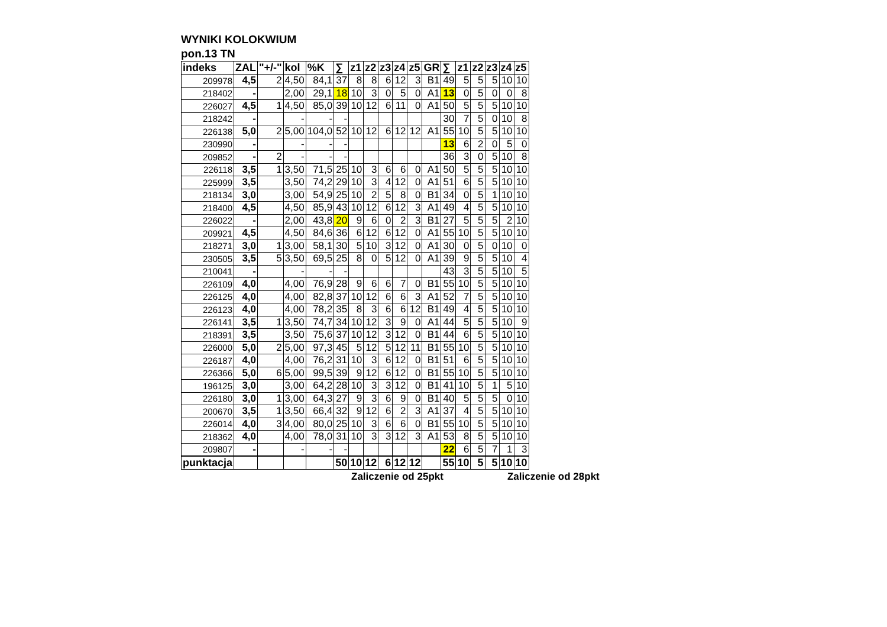WYNIKI KOLOKWIUM
pon.13 TN
| indeks | ZAL | "+/-" | kol | %K | ∑ | z1 | z2 | z3 | z4 | z5 | GR | ∑ | z1 | z2 | z3 | z4 | z5 |
| --- | --- | --- | --- | --- | --- | --- | --- | --- | --- | --- | --- | --- | --- | --- | --- | --- | --- |
| 209978 | 4,5 | 2 | 4,50 | 84,1 | 37 | 8 | 8 | 6 | 12 | 3 | B1 | 49 | 5 | 5 | 5 | 10 | 10 |
| 218402 | - | | 2,00 | 29,1 | 18 | 10 | 3 | 0 | 5 | 0 | A1 | 13 | 0 | 5 | 0 | 0 | 8 |
| 226027 | 4,5 | 1 | 4,50 | 85,0 | 39 | 10 | 12 | 6 | 11 | 0 | A1 | 50 | 5 | 5 | 5 | 10 | 10 |
| 218242 | - | | - | - | - | | | | | | | 30 | 7 | 5 | 0 | 10 | 8 |
| 226138 | 5,0 | 2 | 5,00 | 104,0 | 52 | 10 | 12 | 6 | 12 | 12 | A1 | 55 | 10 | 5 | 5 | 10 | 10 |
| 230990 | - | | - | - | - | | | | | | | 13 | 6 | 2 | 0 | 5 | 0 |
| 209852 | - | 2 | - | - | - | | | | | | | 36 | 3 | 0 | 5 | 10 | 8 |
| 226118 | 3,5 | 1 | 3,50 | 71,5 | 25 | 10 | 3 | 6 | 6 | 0 | A1 | 50 | 5 | 5 | 5 | 10 | 10 |
| 225999 | 3,5 | | 3,50 | 74,2 | 29 | 10 | 3 | 4 | 12 | 0 | A1 | 51 | 6 | 5 | 5 | 10 | 10 |
| 218134 | 3,0 | | 3,00 | 54,9 | 25 | 10 | 2 | 5 | 8 | 0 | B1 | 34 | 0 | 5 | 1 | 10 | 10 |
| 218400 | 4,5 | | 4,50 | 85,9 | 43 | 10 | 12 | 6 | 12 | 3 | A1 | 49 | 4 | 5 | 5 | 10 | 10 |
| 226022 | - | | 2,00 | 43,8 | 20 | 9 | 6 | 0 | 2 | 3 | B1 | 27 | 5 | 5 | 5 | 2 | 10 |
| 209921 | 4,5 | | 4,50 | 84,6 | 36 | 6 | 12 | 6 | 12 | 0 | A1 | 55 | 10 | 5 | 5 | 10 | 10 |
| 218271 | 3,0 | 1 | 3,00 | 58,1 | 30 | 5 | 10 | 3 | 12 | 0 | A1 | 30 | 0 | 5 | 0 | 10 | 0 |
| 230505 | 3,5 | 5 | 3,50 | 69,5 | 25 | 8 | 0 | 5 | 12 | 0 | A1 | 39 | 9 | 5 | 5 | 10 | 4 |
| 210041 | - | | - | - | - | | | | | | | 43 | 3 | 5 | 5 | 10 | 5 |
| 226109 | 4,0 | | 4,00 | 76,9 | 28 | 9 | 6 | 6 | 7 | 0 | B1 | 55 | 10 | 5 | 5 | 10 | 10 |
| 226125 | 4,0 | | 4,00 | 82,8 | 37 | 10 | 12 | 6 | 6 | 3 | A1 | 52 | 7 | 5 | 5 | 10 | 10 |
| 226123 | 4,0 | | 4,00 | 78,2 | 35 | 8 | 3 | 6 | 6 | 12 | B1 | 49 | 4 | 5 | 5 | 10 | 10 |
| 226141 | 3,5 | 1 | 3,50 | 74,7 | 34 | 10 | 12 | 3 | 9 | 0 | A1 | 44 | 5 | 5 | 5 | 10 | 9 |
| 218391 | 3,5 | | 3,50 | 75,6 | 37 | 10 | 12 | 3 | 12 | 0 | B1 | 44 | 6 | 5 | 5 | 10 | 10 |
| 226000 | 5,0 | 2 | 5,00 | 97,3 | 45 | 5 | 12 | 5 | 12 | 11 | B1 | 55 | 10 | 5 | 5 | 10 | 10 |
| 226187 | 4,0 | | 4,00 | 76,2 | 31 | 10 | 3 | 6 | 12 | 0 | B1 | 51 | 6 | 5 | 5 | 10 | 10 |
| 226366 | 5,0 | 6 | 5,00 | 99,5 | 39 | 9 | 12 | 6 | 12 | 0 | B1 | 55 | 10 | 5 | 5 | 10 | 10 |
| 196125 | 3,0 | | 3,00 | 64,2 | 28 | 10 | 3 | 3 | 12 | 0 | B1 | 41 | 10 | 5 | 1 | 5 | 10 |
| 226180 | 3,0 | 1 | 3,00 | 64,3 | 27 | 9 | 3 | 6 | 9 | 0 | B1 | 40 | 5 | 5 | 5 | 0 | 10 |
| 200670 | 3,5 | 1 | 3,50 | 66,4 | 32 | 9 | 12 | 6 | 2 | 3 | A1 | 37 | 4 | 5 | 5 | 10 | 10 |
| 226014 | 4,0 | 3 | 4,00 | 80,0 | 25 | 10 | 3 | 6 | 6 | 0 | B1 | 55 | 10 | 5 | 5 | 10 | 10 |
| 218362 | 4,0 | | 4,00 | 78,0 | 31 | 10 | 3 | 3 | 12 | 3 | A1 | 53 | 8 | 5 | 5 | 10 | 10 |
| 209807 | - | | - | - | - | | | | | | | 22 | 6 | 5 | 7 | 1 | 3 |
| punktacja | | | | | 50 | 10 | 12 | 6 | 12 | 12 | | 55 | 10 | 5 | 5 | 10 | 10 |
Zaliczenie od 25pkt Zaliczenie od 28pkt